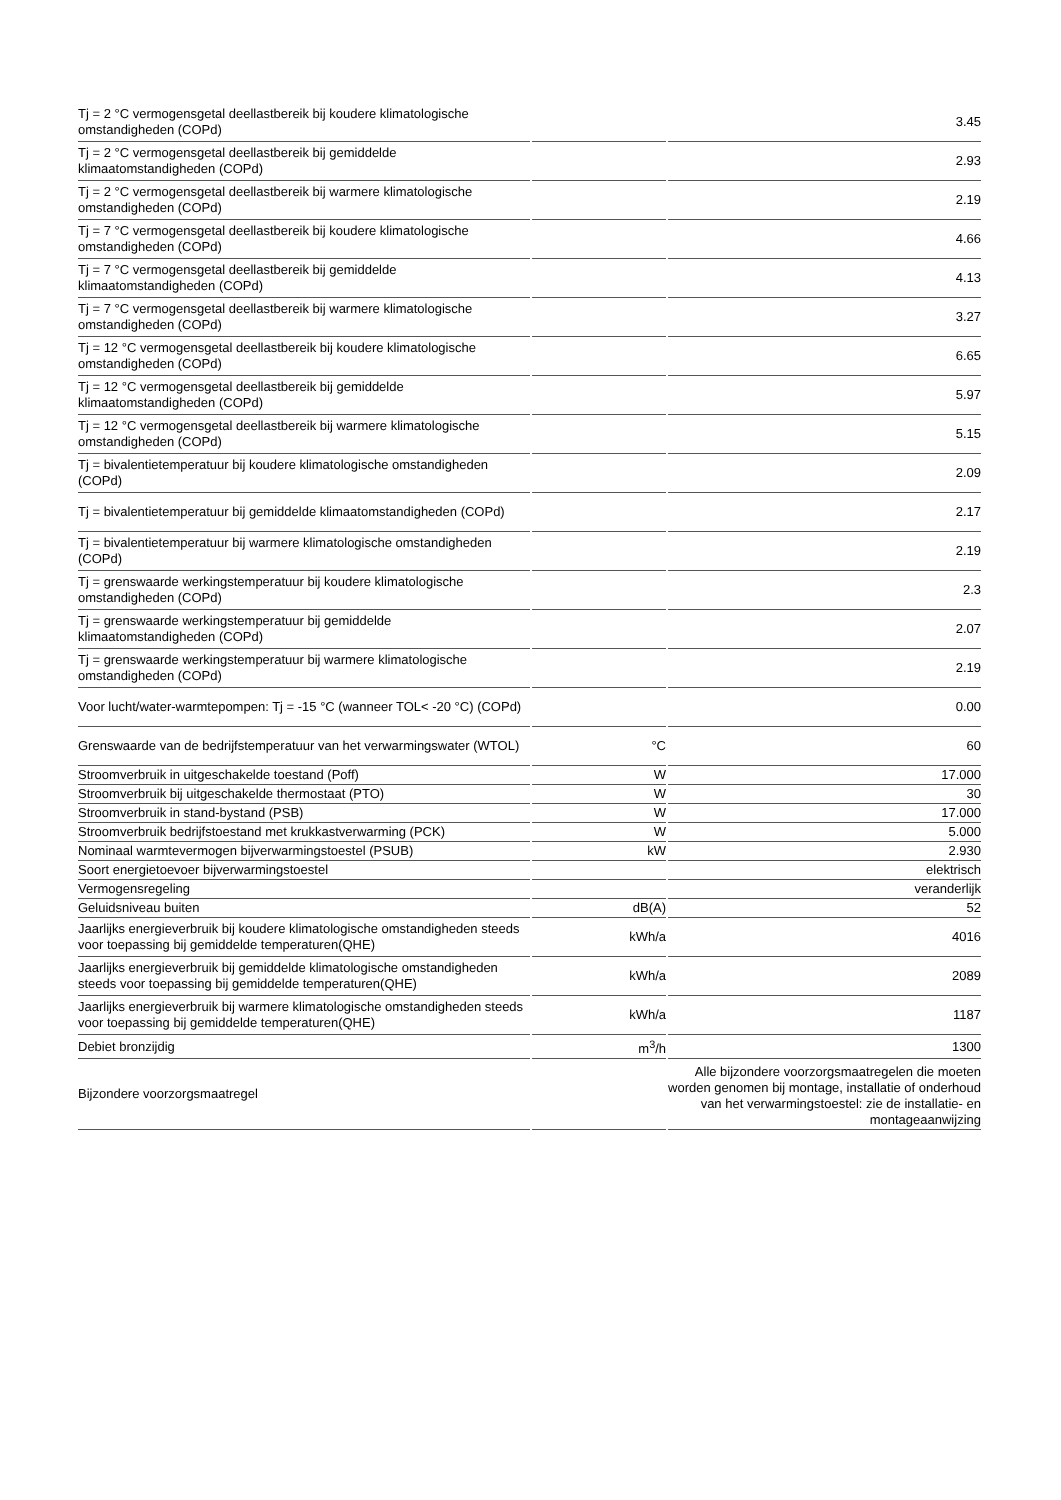| Tj = 2 °C vermogensgetal deellastbereik bij koudere klimatologische omstandigheden (COPd) | | 3.45 |
| Tj = 2 °C vermogensgetal deellastbereik bij gemiddelde klimaatomstandigheden (COPd) | | 2.93 |
| Tj = 2 °C vermogensgetal deellastbereik bij warmere klimatologische omstandigheden (COPd) | | 2.19 |
| Tj = 7 °C vermogensgetal deellastbereik bij koudere klimatologische omstandigheden (COPd) | | 4.66 |
| Tj = 7 °C vermogensgetal deellastbereik bij gemiddelde klimaatomstandigheden (COPd) | | 4.13 |
| Tj = 7 °C vermogensgetal deellastbereik bij warmere klimatologische omstandigheden (COPd) | | 3.27 |
| Tj = 12 °C vermogensgetal deellastbereik bij koudere klimatologische omstandigheden (COPd) | | 6.65 |
| Tj = 12 °C vermogensgetal deellastbereik bij gemiddelde klimaatomstandigheden (COPd) | | 5.97 |
| Tj = 12 °C vermogensgetal deellastbereik bij warmere klimatologische omstandigheden (COPd) | | 5.15 |
| Tj = bivalentietemperatuur bij koudere klimatologische omstandigheden (COPd) | | 2.09 |
| Tj = bivalentietemperatuur bij gemiddelde klimaatomstandigheden (COPd) | | 2.17 |
| Tj = bivalentietemperatuur bij warmere klimatologische omstandigheden (COPd) | | 2.19 |
| Tj = grenswaarde werkingstemperatuur bij koudere klimatologische omstandigheden (COPd) | | 2.3 |
| Tj = grenswaarde werkingstemperatuur bij gemiddelde klimaatomstandigheden (COPd) | | 2.07 |
| Tj = grenswaarde werkingstemperatuur bij warmere klimatologische omstandigheden (COPd) | | 2.19 |
| Voor lucht/water-warmtepompen: Tj = -15 °C (wanneer TOL< -20 °C) (COPd) | | 0.00 |
| Grenswaarde van de bedrijfstemperatuur van het verwarmingswater (WTOL) | °C | 60 |
| Stroomverbruik in uitgeschakelde toestand (Poff) | W | 17.000 |
| Stroomverbruik bij uitgeschakelde thermostaat (PTO) | W | 30 |
| Stroomverbruik in stand-bystand (PSB) | W | 17.000 |
| Stroomverbruik bedrijfstoestand met krukkastverwarming (PCK) | W | 5.000 |
| Nominaal warmtevermogen bijverwarmingstoestel (PSUB) | kW | 2.930 |
| Soort energietoevoer bijverwarmingstoestel | | elektrisch |
| Vermogensregeling | | veranderlijk |
| Geluidsniveau buiten | dB(A) | 52 |
| Jaarlijks energieverbruik bij koudere klimatologische omstandigheden steeds voor toepassing bij gemiddelde temperaturen(QHE) | kWh/a | 4016 |
| Jaarlijks energieverbruik bij gemiddelde klimatologische omstandigheden steeds voor toepassing bij gemiddelde temperaturen(QHE) | kWh/a | 2089 |
| Jaarlijks energieverbruik bij warmere klimatologische omstandigheden steeds voor toepassing bij gemiddelde temperaturen(QHE) | kWh/a | 1187 |
| Debiet bronzijdig | m<sup>3</sup>/h | 1300 |
| Bijzondere voorzorgsmaatregel | | Alle bijzondere voorzorgsmaatregelen die moeten worden genomen bij montage, installatie of onderhoud van het verwarmingstoestel: zie de installatie- en montageaanwijzing |